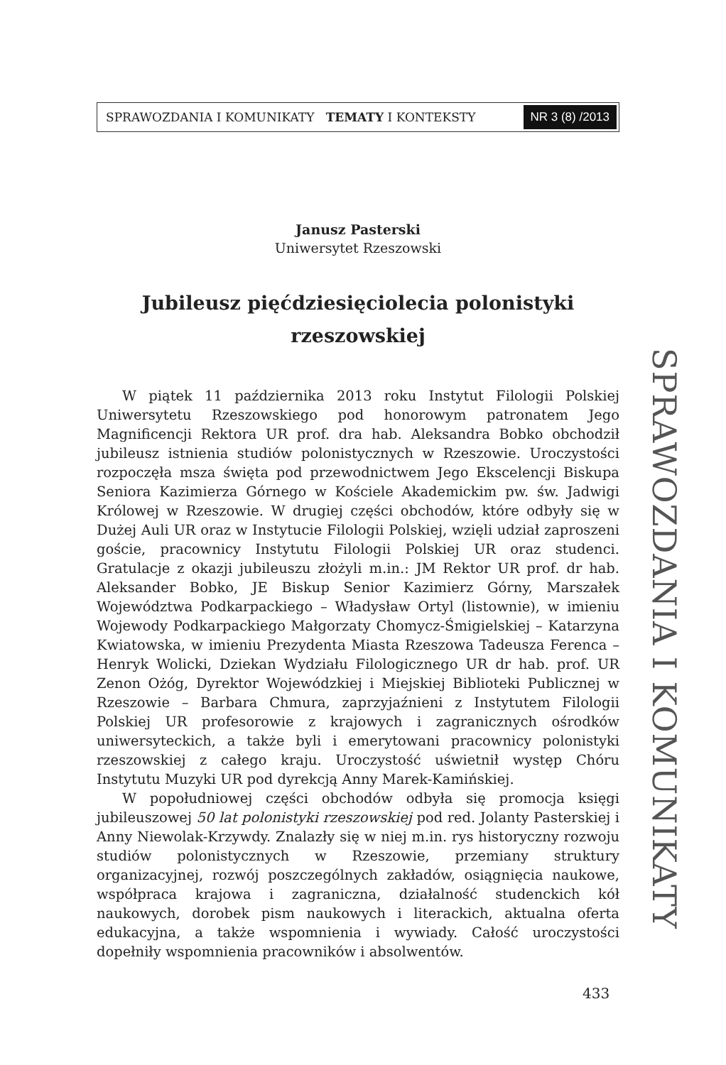SPRAWOZDANIA I KOMUNIKATY TEMATY I KONTEKSTY NR 3 (8) /2013
Janusz Pasterski
Uniwersytet Rzeszowski
Jubileusz pięćdziesięciolecia polonistyki
rzeszowskiej
W piątek 11 października 2013 roku Instytut Filologii Polskiej Uniwersytetu Rzeszowskiego pod honorowym patronatem Jego Magnificencji Rektora UR prof. dra hab. Aleksandra Bobko obchodził jubileusz istnienia studiów polonistycznych w Rzeszowie. Uroczystości rozpoczęła msza święta pod przewodnictwem Jego Ekscelencji Biskupa Seniora Kazimierza Górnego w Kościele Akademickim pw. św. Jadwigi Królowej w Rzeszowie. W drugiej części obchodów, które odbyły się w Dużej Auli UR oraz w Instytucie Filologii Polskiej, wzięli udział zaproszeni goście, pracownicy Instytutu Filologii Polskiej UR oraz studenci. Gratulacje z okazji jubileuszu złożyli m.in.: JM Rektor UR prof. dr hab. Aleksander Bobko, JE Biskup Senior Kazimierz Górny, Marszałek Województwa Podkarpackiego – Władysław Ortyl (listownie), w imieniu Wojewody Podkarpackiego Małgorzaty Chomycz-Śmigielskiej – Katarzyna Kwiatowska, w imieniu Prezydenta Miasta Rzeszowa Tadeusza Ferenca – Henryk Wolicki, Dziekan Wydziału Filologicznego UR dr hab. prof. UR Zenon Ożóg, Dyrektor Wojewódzkiej i Miejskiej Biblioteki Publicznej w Rzeszowie – Barbara Chmura, zaprzyjaźnieni z Instytutem Filologii Polskiej UR profesorowie z krajowych i zagranicznych ośrodków uniwersyteckich, a także byli i emerytowani pracownicy polonistyki rzeszowskiej z całego kraju. Uroczystość uświetnił występ Chóru Instytutu Muzyki UR pod dyrekcją Anny Marek-Kamińskiej.
W popołudniowej części obchodów odbyła się promocja księgi jubileuszowej 50 lat polonistyki rzeszowskiej pod red. Jolanty Pasterskiej i Anny Niewolak-Krzywdy. Znalazły się w niej m.in. rys historyczny rozwoju studiów polonistycznych w Rzeszowie, przemiany struktury organizacyjnej, rozwój poszczególnych zakładów, osiągnięcia naukowe, współpraca krajowa i zagraniczna, działalność studenckich kół naukowych, dorobek pism naukowych i literackich, aktualna oferta edukacyjna, a także wspomnienia i wywiady. Całość uroczystości dopełniły wspomnienia pracowników i absolwentów.
SPRAWOZDANIA I KOMUNIKATY
433